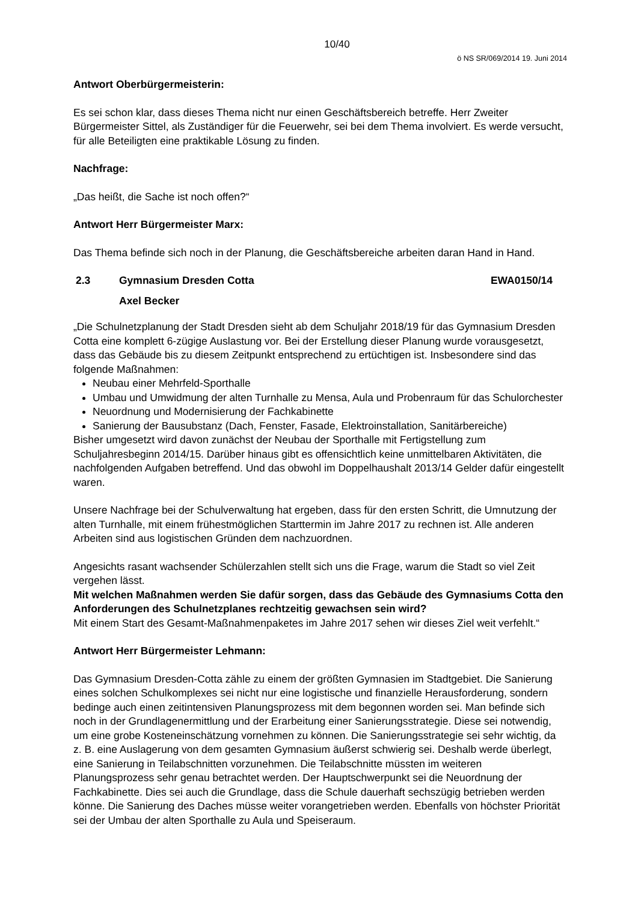10/40
ö NS SR/069/2014 19. Juni 2014
Antwort Oberbürgermeisterin:
Es sei schon klar, dass dieses Thema nicht nur einen Geschäftsbereich betreffe. Herr Zweiter Bürgermeister Sittel, als Zuständiger für die Feuerwehr, sei bei dem Thema involviert. Es werde versucht, für alle Beteiligten eine praktikable Lösung zu finden.
Nachfrage:
„Das heißt, die Sache ist noch offen?“
Antwort Herr Bürgermeister Marx:
Das Thema befinde sich noch in der Planung, die Geschäftsbereiche arbeiten daran Hand in Hand.
2.3 Gymnasium Dresden Cotta EWA0150/14
Axel Becker
„Die Schulnetzplanung der Stadt Dresden sieht ab dem Schuljahr 2018/19 für das Gymnasium Dresden Cotta eine komplett 6-zügige Auslastung vor. Bei der Erstellung dieser Planung wurde vorausgesetzt, dass das Gebäude bis zu diesem Zeitpunkt entsprechend zu ertüchtigen ist. Insbesondere sind das folgende Maßnahmen:
Neubau einer Mehrfeld-Sporthalle
Umbau und Umwidmung der alten Turnhalle zu Mensa, Aula und Probenraum für das Schulorchester
Neuordnung und Modernisierung der Fachkabinette
Sanierung der Bausubstanz (Dach, Fenster, Fasade, Elektroinstallation, Sanitärbereiche)
Bisher umgesetzt wird davon zunächst der Neubau der Sporthalle mit Fertigstellung zum Schuljahresbeginn 2014/15. Darüber hinaus gibt es offensichtlich keine unmittelbaren Aktivitäten, die nachfolgenden Aufgaben betreffend. Und das obwohl im Doppelhaushalt 2013/14 Gelder dafür eingestellt waren.
Unsere Nachfrage bei der Schulverwaltung hat ergeben, dass für den ersten Schritt, die Umnutzung der alten Turnhalle, mit einem frühestmöglichen Starttermin im Jahre 2017 zu rechnen ist. Alle anderen Arbeiten sind aus logistischen Gründen dem nachzuordnen.
Angesichts rasant wachsender Schülerzahlen stellt sich uns die Frage, warum die Stadt so viel Zeit vergehen lässt.
Mit welchen Maßnahmen werden Sie dafür sorgen, dass das Gebäude des Gymnasiums Cotta den Anforderungen des Schulnetzplanes rechtzeitig gewachsen sein wird?
Mit einem Start des Gesamt-Maßnahmenpaketes im Jahre 2017 sehen wir dieses Ziel weit verfehlt.“
Antwort Herr Bürgermeister Lehmann:
Das Gymnasium Dresden-Cotta zähle zu einem der größten Gymnasien im Stadtgebiet. Die Sanierung eines solchen Schulkomplexes sei nicht nur eine logistische und finanzielle Herausforderung, sondern bedinge auch einen zeitintensiven Planungsprozess mit dem begonnen worden sei. Man befinde sich noch in der Grundlagenermittlung und der Erarbeitung einer Sanierungsstrategie. Diese sei notwendig, um eine grobe Kosteneinschätzung vornehmen zu können. Die Sanierungsstrategie sei sehr wichtig, da z. B. eine Auslagerung von dem gesamten Gymnasium äußerst schwierig sei. Deshalb werde überlegt, eine Sanierung in Teilabschnitten vorzunehmen. Die Teilabschnitte müssten im weiteren Planungsprozess sehr genau betrachtet werden. Der Hauptschwerpunkt sei die Neuordnung der Fachkabinette. Dies sei auch die Grundlage, dass die Schule dauerhaft sechszügig betrieben werden könne. Die Sanierung des Daches müsse weiter vorangetrieben werden. Ebenfalls von höchster Priorität sei der Umbau der alten Sporthalle zu Aula und Speiseraum.